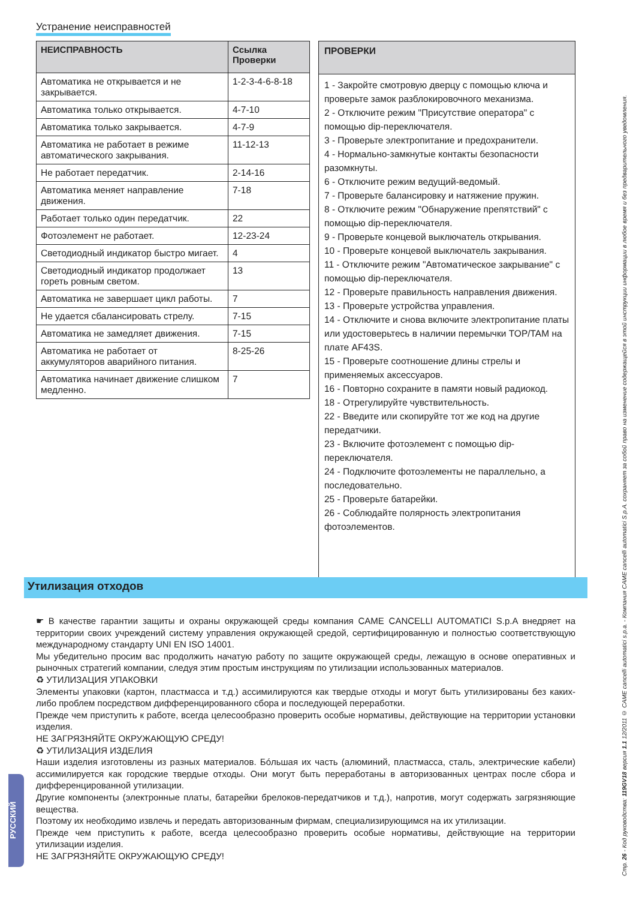Устранение неисправностей
| НЕИСПРАВНОСТЬ | Ссылка Проверки |
| --- | --- |
| Автоматика не открывается и не закрывается. | 1-2-3-4-6-8-18 |
| Автоматика только открывается. | 4-7-10 |
| Автоматика только закрывается. | 4-7-9 |
| Автоматика не работает в режиме автоматического закрывания. | 11-12-13 |
| Не работает передатчик. | 2-14-16 |
| Автоматика меняет направление движения. | 7-18 |
| Работает только один передатчик. | 22 |
| Фотоэлемент не работает. | 12-23-24 |
| Светодиодный индикатор быстро мигает. | 4 |
| Светодиодный индикатор продолжает гореть ровным светом. | 13 |
| Автоматика не завершает цикл работы. | 7 |
| Не удается сбалансировать стрелу. | 7-15 |
| Автоматика не замедляет движения. | 7-15 |
| Автоматика не работает от аккумуляторов аварийного питания. | 8-25-26 |
| Автоматика начинает движение слишком медленно. | 7 |
ПРОВЕРКИ
1 - Закройте смотровую дверцу с помощью ключа и проверьте замок разблокировочного механизма.
2 - Отключите режим "Присутствие оператора" с помощью dip-переключателя.
3 - Проверьте электропитание и предохранители.
4 - Нормально-замкнутые контакты безопасности разомкнуты.
6 - Отключите режим ведущий-ведомый.
7 - Проверьте балансировку и натяжение пружин.
8 - Отключите режим "Обнаружение препятствий" с помощью dip-переключателя.
9 - Проверьте концевой выключатель открывания.
10 - Проверьте концевой выключатель закрывания.
11 - Отключите режим "Автоматическое закрывание" с помощью dip-переключателя.
12 - Проверьте правильность направления движения.
13 - Проверьте устройства управления.
14 - Отключите и снова включите электропитание платы или удостоверьтесь в наличии перемычки TOP/TAM на плате AF43S.
15 - Проверьте соотношение длины стрелы и применяемых аксессуаров.
16 - Повторно сохраните в памяти новый радиокод.
18 - Отрегулируйте чувствительность.
22 - Введите или скопируйте тот же код на другие передатчики.
23 - Включите фотоэлемент с помощью dip-переключателя.
24 - Подключите фотоэлементы не параллельно, а последовательно.
25 - Проверьте батарейки.
26 - Соблюдайте полярность электропитания фотоэлементов.
Утилизация отходов
☛ В качестве гарантии защиты и охраны окружающей среды компания CAME CANCELLI AUTOMATICI S.p.A внедряет на территории своих учреждений систему управления окружающей средой, сертифицированную и полностью соответствующую международному стандарту UNI EN ISO 14001.
Мы убедительно просим вас продолжить начатую работу по защите окружающей среды, лежащую в основе оперативных и рыночных стратегий компании, следуя этим простым инструкциям по утилизации использованных материалов.
♻ УТИЛИЗАЦИЯ УПАКОВКИ
Элементы упаковки (картон, пластмасса и т.д.) ассимилируются как твердые отходы и могут быть утилизированы без каких-либо проблем посредством дифференцированного сбора и последующей переработки.
Прежде чем приступить к работе, всегда целесообразно проверить особые нормативы, действующие на территории установки изделия.
НЕ ЗАГРЯЗНЯЙТЕ ОКРУЖАЮЩУЮ СРЕДУ!
♻ УТИЛИЗАЦИЯ ИЗДЕЛИЯ
Наши изделия изготовлены из разных материалов. Бóльшая их часть (алюминий, пластмасса, сталь, электрические кабели) ассимилируется как городские твердые отходы. Они могут быть переработаны в авторизованных центрах после сбора и дифференцированной утилизации.
Другие компоненты (электронные платы, батарейки брелоков-передатчиков и т.д.), напротив, могут содержать загрязняющие вещества.
Поэтому их необходимо извлечь и передать авторизованным фирмам, специализирующимся на их утилизации.
Прежде чем приступить к работе, всегда целесообразно проверить особые нормативы, действующие на территории утилизации изделия.
НЕ ЗАГРЯЗНЯЙТЕ ОКРУЖАЮЩУЮ СРЕДУ!
РУССКИЙ
Стр. 26 - Код руководства: 119GV18 версия 1.1 12/2011 © CAME cancelli automatici s.p.a. - Компания CAME cancelli automatici S.p.A. сохраняет за собой право на изменение содержащейся в этой инструкции информации в любое время и без предварительного уведомления.